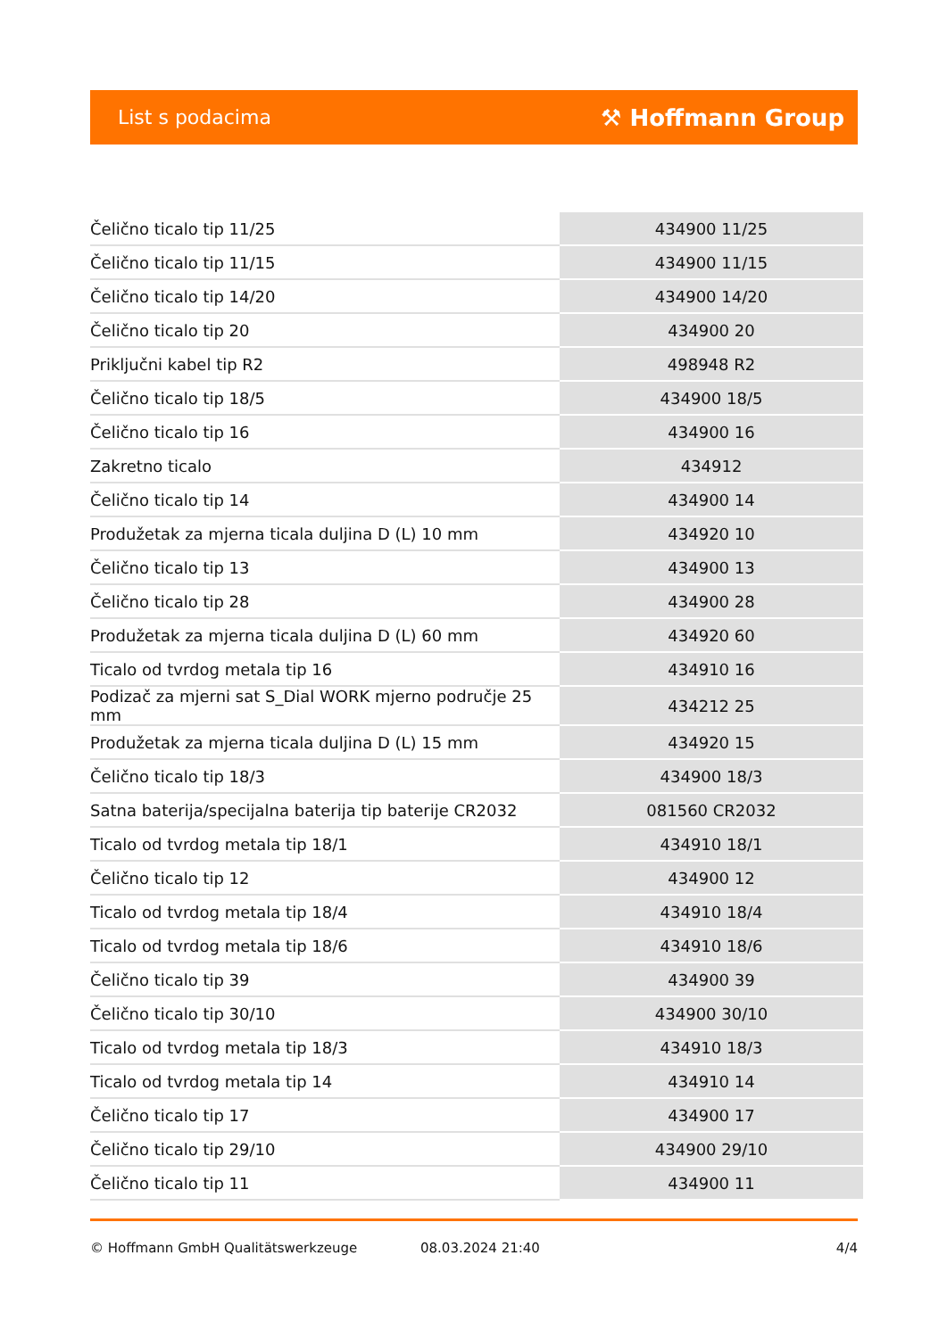List s podacima ⚒ Hoffmann Group
| Čelično ticalo tip 11/25 | 434900 11/25 |
| Čelično ticalo tip 11/15 | 434900 11/15 |
| Čelično ticalo tip 14/20 | 434900 14/20 |
| Čelično ticalo tip 20 | 434900 20 |
| Priključni kabel tip R2 | 498948 R2 |
| Čelično ticalo tip 18/5 | 434900 18/5 |
| Čelično ticalo tip 16 | 434900 16 |
| Zakretno ticalo | 434912 |
| Čelično ticalo tip 14 | 434900 14 |
| Produžetak za mjerna ticala duljina D (L) 10 mm | 434920 10 |
| Čelično ticalo tip 13 | 434900 13 |
| Čelično ticalo tip 28 | 434900 28 |
| Produžetak za mjerna ticala duljina D (L) 60 mm | 434920 60 |
| Ticalo od tvrdog metala tip 16 | 434910 16 |
| Podizač za mjerni sat S_Dial WORK mjerno područje 25 mm | 434212 25 |
| Produžetak za mjerna ticala duljina D (L) 15 mm | 434920 15 |
| Čelično ticalo tip 18/3 | 434900 18/3 |
| Satna baterija/specijalna baterija tip baterije CR2032 | 081560 CR2032 |
| Ticalo od tvrdog metala tip 18/1 | 434910 18/1 |
| Čelično ticalo tip 12 | 434900 12 |
| Ticalo od tvrdog metala tip 18/4 | 434910 18/4 |
| Ticalo od tvrdog metala tip 18/6 | 434910 18/6 |
| Čelično ticalo tip 39 | 434900 39 |
| Čelično ticalo tip 30/10 | 434900 30/10 |
| Ticalo od tvrdog metala tip 18/3 | 434910 18/3 |
| Ticalo od tvrdog metala tip 14 | 434910 14 |
| Čelično ticalo tip 17 | 434900 17 |
| Čelično ticalo tip 29/10 | 434900 29/10 |
| Čelično ticalo tip 11 | 434900 11 |
© Hoffmann GmbH Qualitätswerkzeuge 08.03.2024 21:40 4/4